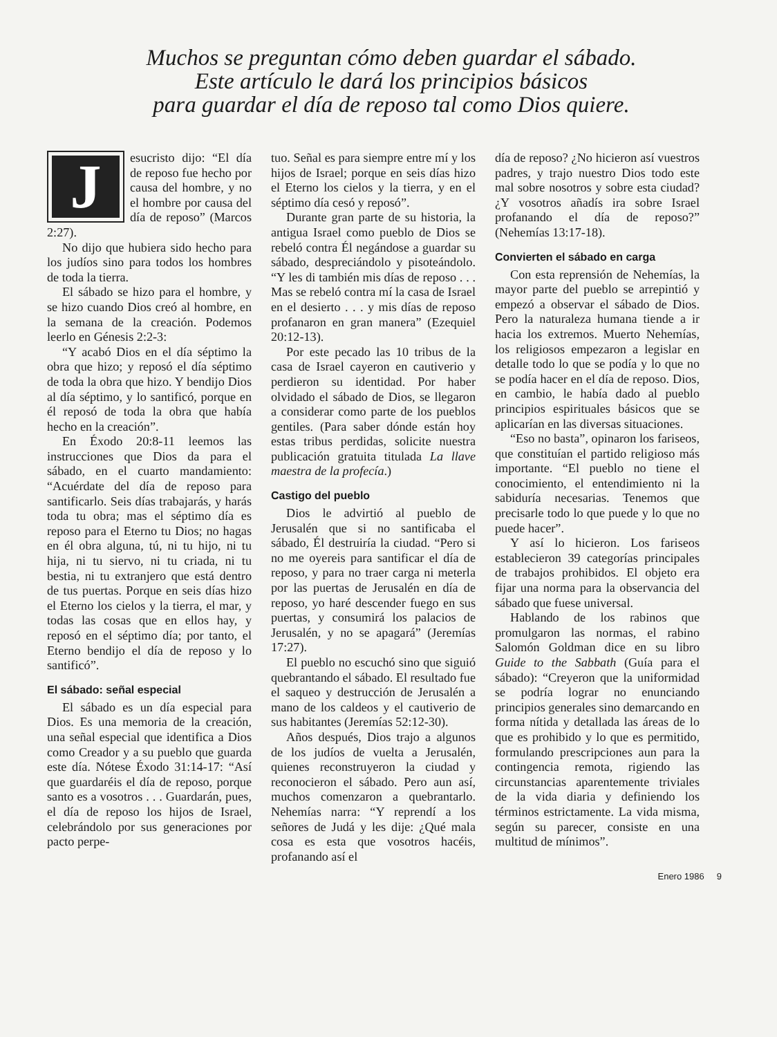Muchos se preguntan cómo deben guardar el sábado.
Este artículo le dará los principios básicos
para guardar el día de reposo tal como Dios quiere.
Jesucristo dijo: “El día de reposo fue hecho por causa del hombre, y no el hombre por causa del día de reposo” (Marcos 2:27).
No dijo que hubiera sido hecho para los judíos sino para todos los hombres de toda la tierra.
El sábado se hizo para el hombre, y se hizo cuando Dios creó al hombre, en la semana de la creación. Podemos leerlo en Génesis 2:2-3:
“Y acabó Dios en el día séptimo la obra que hizo; y reposó el día séptimo de toda la obra que hizo. Y bendijo Dios al día séptimo, y lo santificó, porque en él reposó de toda la obra que había hecho en la creación”.
En Éxodo 20:8-11 leemos las instrucciones que Dios da para el sábado, en el cuarto mandamiento: “Acuérdate del día de reposo para santificarlo. Seis días trabajarás, y harás toda tu obra; mas el séptimo día es reposo para el Eterno tu Dios; no hagas en él obra alguna, tú, ni tu hijo, ni tu hija, ni tu siervo, ni tu criada, ni tu bestia, ni tu extranjero que está dentro de tus puertas. Porque en seis días hizo el Eterno los cielos y la tierra, el mar, y todas las cosas que en ellos hay, y reposó en el séptimo día; por tanto, el Eterno bendijo el día de reposo y lo santificó”.
El sábado: señal especial
El sábado es un día especial para Dios. Es una memoria de la creación, una señal especial que identifica a Dios como Creador y a su pueblo que guarda este día. Nótese Éxodo 31:14-17: “Así que guardaréis el día de reposo, porque santo es a vosotros . . . Guardarán, pues, el día de reposo los hijos de Israel, celebrándolo por sus generaciones por pacto perpe-
tuo. Señal es para siempre entre mí y los hijos de Israel; porque en seis días hizo el Eterno los cielos y la tierra, y en el séptimo día cesó y reposó”.
Durante gran parte de su historia, la antigua Israel como pueblo de Dios se rebeló contra Él negándose a guardar su sábado, despreciándolo y pisoteándolo. “Y les di también mis días de reposo . . . Mas se rebeló contra mí la casa de Israel en el desierto . . . y mis días de reposo profanaron en gran manera” (Ezequiel 20:12-13).
Por este pecado las 10 tribus de la casa de Israel cayeron en cautiverio y perdieron su identidad. Por haber olvidado el sábado de Dios, se llegaron a considerar como parte de los pueblos gentiles. (Para saber dónde están hoy estas tribus perdidas, solicite nuestra publicación gratuita titulada La llave maestra de la profecía.)
Castigo del pueblo
Dios le advirtió al pueblo de Jerusalén que si no santificaba el sábado, Él destruiría la ciudad. “Pero si no me oyereis para santificar el día de reposo, y para no traer carga ni meterla por las puertas de Jerusalén en día de reposo, yo haré descender fuego en sus puertas, y consumirá los palacios de Jerusalén, y no se apagará” (Jeremías 17:27).
El pueblo no escuchó sino que siguió quebrantando el sábado. El resultado fue el saqueo y destrucción de Jerusalén a mano de los caldeos y el cautiverio de sus habitantes (Jeremías 52:12-30).
Años después, Dios trajo a algunos de los judíos de vuelta a Jerusalén, quienes reconstruyeron la ciudad y reconocieron el sábado. Pero aun así, muchos comenzaron a quebrantarlo. Nehemías narra: “Y reprendí a los señores de Judá y les dije: ¿Qué mala cosa es esta que vosotros hacéis, profanando así el
día de reposo? ¿No hicieron así vuestros padres, y trajo nuestro Dios todo este mal sobre nosotros y sobre esta ciudad? ¿Y vosotros añadís ira sobre Israel profanando el día de reposo?” (Nehemías 13:17-18).
Convierten el sábado en carga
Con esta reprensión de Nehemías, la mayor parte del pueblo se arrepintió y empezó a observar el sábado de Dios. Pero la naturaleza humana tiende a ir hacia los extremos. Muerto Nehemías, los religiosos empezaron a legislar en detalle todo lo que se podía y lo que no se podía hacer en el día de reposo. Dios, en cambio, le había dado al pueblo principios espirituales básicos que se aplicarían en las diversas situaciones.
“Eso no basta”, opinaron los fariseos, que constituían el partido religioso más importante. “El pueblo no tiene el conocimiento, el entendimiento ni la sabiduría necesarias. Tenemos que precisarle todo lo que puede y lo que no puede hacer”.
Y así lo hicieron. Los fariseos establecieron 39 categorías principales de trabajos prohibidos. El objeto era fijar una norma para la observancia del sábado que fuese universal.
Hablando de los rabinos que promulgaron las normas, el rabino Salomón Goldman dice en su libro Guide to the Sabbath (Guía para el sábado): “Creyeron que la uniformidad se podría lograr no enunciando principios generales sino demarcando en forma nítida y detallada las áreas de lo que es prohibido y lo que es permitido, formulando prescripciones aun para la contingencia remota, rigiendo las circunstancias aparentemente triviales de la vida diaria y definiendo los términos estrictamente. La vida misma, según su parecer, consiste en una multitud de mínimos”.
Enero 1986 9